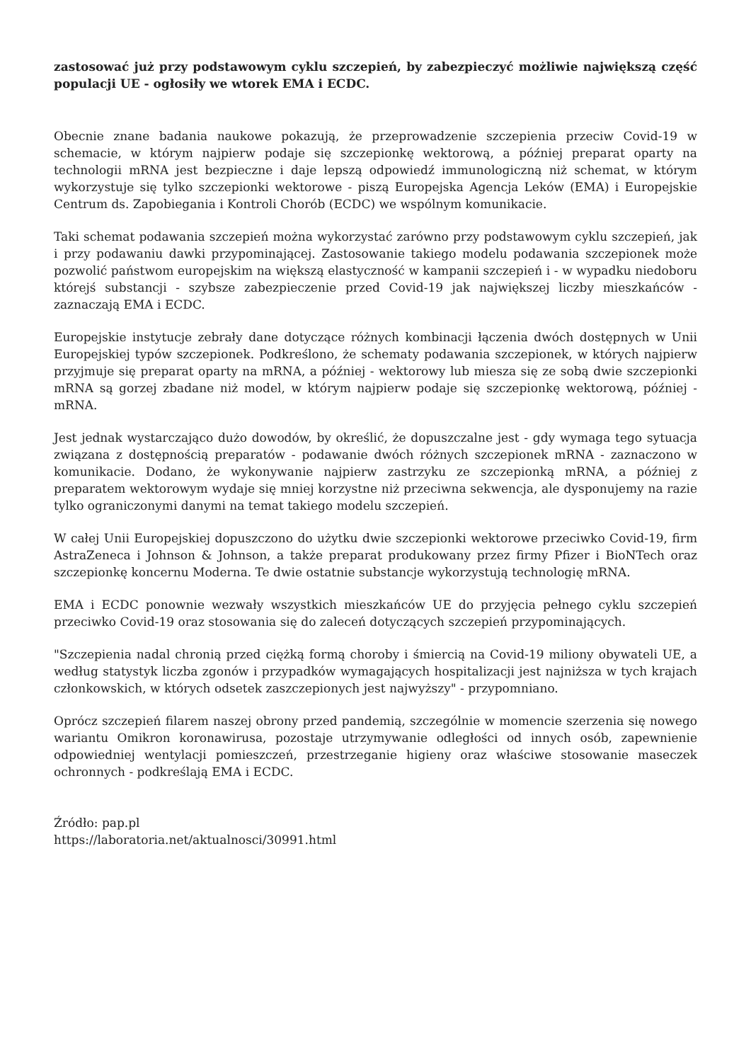zastosować już przy podstawowym cyklu szczepień, by zabezpieczyć możliwie największą część populacji UE - ogłosiły we wtorek EMA i ECDC.
Obecnie znane badania naukowe pokazują, że przeprowadzenie szczepienia przeciw Covid-19 w schemacie, w którym najpierw podaje się szczepionkę wektorową, a później preparat oparty na technologii mRNA jest bezpieczne i daje lepszą odpowiedź immunologiczną niż schemat, w którym wykorzystuje się tylko szczepionki wektorowe - piszą Europejska Agencja Leków (EMA) i Europejskie Centrum ds. Zapobiegania i Kontroli Chorób (ECDC) we wspólnym komunikacie.
Taki schemat podawania szczepień można wykorzystać zarówno przy podstawowym cyklu szczepień, jak i przy podawaniu dawki przypominającej. Zastosowanie takiego modelu podawania szczepionek może pozwolić państwom europejskim na większą elastyczność w kampanii szczepień i - w wypadku niedoboru którejś substancji - szybsze zabezpieczenie przed Covid-19 jak największej liczby mieszkańców - zaznaczają EMA i ECDC.
Europejskie instytucje zebrały dane dotyczące różnych kombinacji łączenia dwóch dostępnych w Unii Europejskiej typów szczepionek. Podkreślono, że schematy podawania szczepionek, w których najpierw przyjmuje się preparat oparty na mRNA, a później - wektorowy lub miesza się ze sobą dwie szczepionki mRNA są gorzej zbadane niż model, w którym najpierw podaje się szczepionkę wektorową, później - mRNA.
Jest jednak wystarczająco dużo dowodów, by określić, że dopuszczalne jest - gdy wymaga tego sytuacja związana z dostępnością preparatów - podawanie dwóch różnych szczepionek mRNA - zaznaczono w komunikacie. Dodano, że wykonywanie najpierw zastrzyku ze szczepionką mRNA, a później z preparatem wektorowym wydaje się mniej korzystne niż przeciwna sekwencja, ale dysponujemy na razie tylko ograniczonymi danymi na temat takiego modelu szczepień.
W całej Unii Europejskiej dopuszczono do użytku dwie szczepionki wektorowe przeciwko Covid-19, firm AstraZeneca i Johnson & Johnson, a także preparat produkowany przez firmy Pfizer i BioNTech oraz szczepionkę koncernu Moderna. Te dwie ostatnie substancje wykorzystują technologię mRNA.
EMA i ECDC ponownie wezwały wszystkich mieszkańców UE do przyjęcia pełnego cyklu szczepień przeciwko Covid-19 oraz stosowania się do zaleceń dotyczących szczepień przypominających.
"Szczepienia nadal chronią przed ciężką formą choroby i śmiercią na Covid-19 miliony obywateli UE, a według statystyk liczba zgonów i przypadków wymagających hospitalizacji jest najniższa w tych krajach członkowskich, w których odsetek zaszczepionych jest najwyższy" - przypomniano.
Oprócz szczepień filarem naszej obrony przed pandemią, szczególnie w momencie szerzenia się nowego wariantu Omikron koronawirusa, pozostaje utrzymywanie odległości od innych osób, zapewnienie odpowiedniej wentylacji pomieszczeń, przestrzeganie higieny oraz właściwe stosowanie maseczek ochronnych - podkreślają EMA i ECDC.
Źródło: pap.pl
https://laboratoria.net/aktualnosci/30991.html